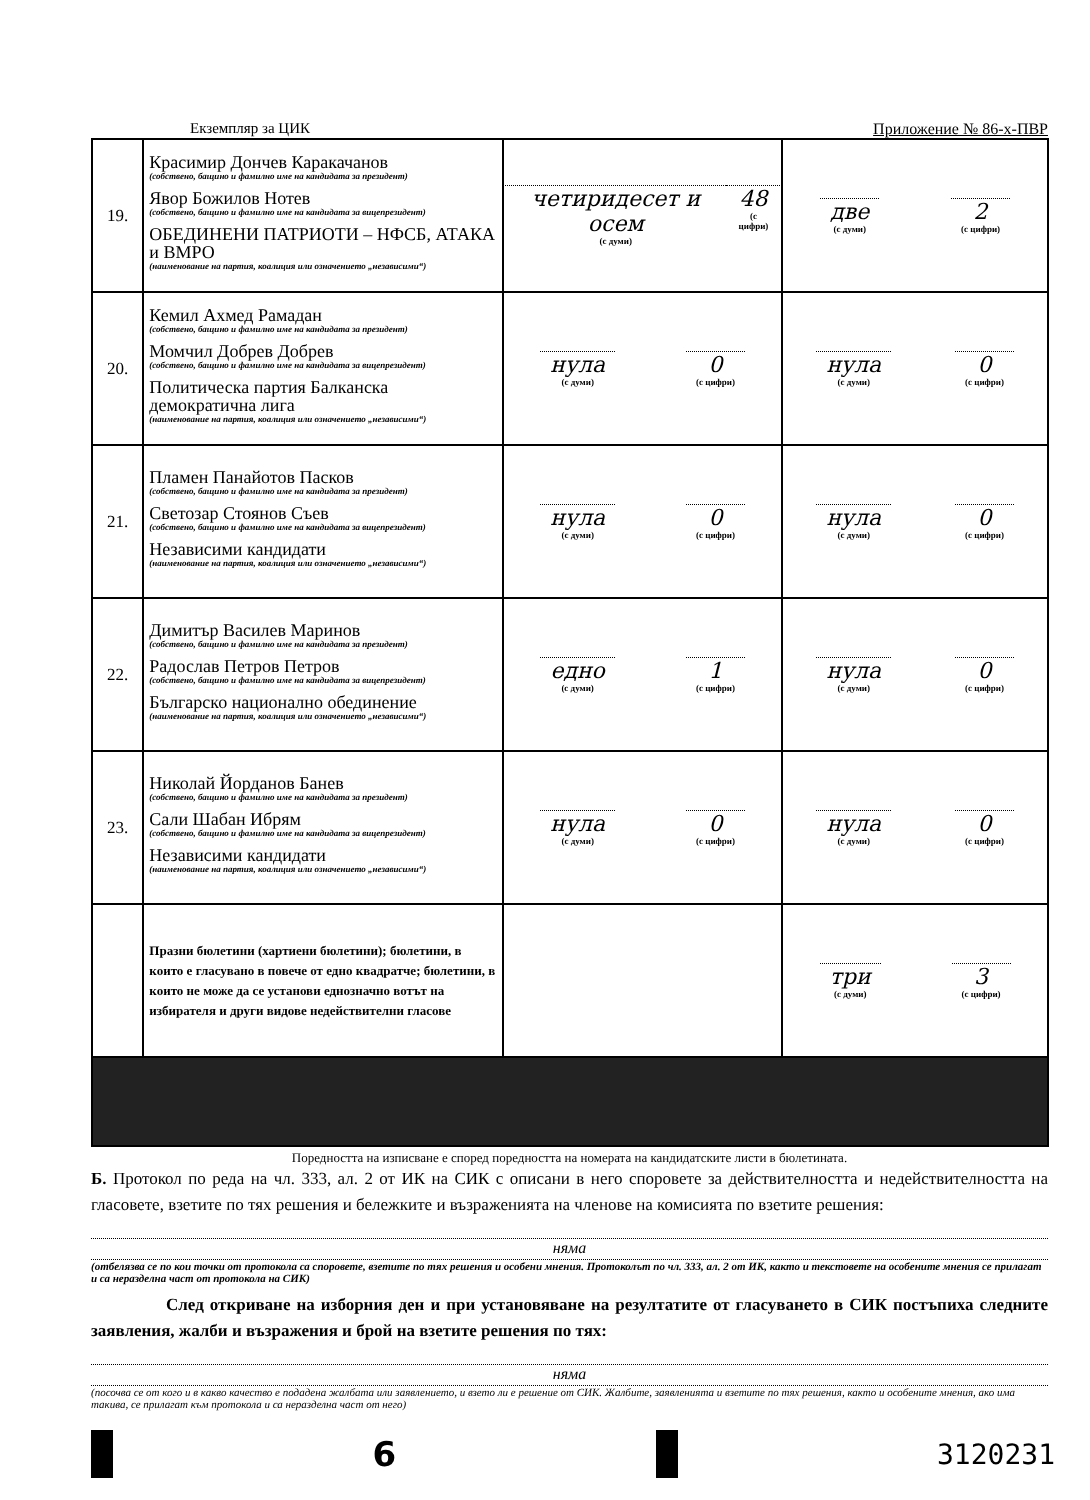Екземпляр за ЦИК Приложение № 86-х-ПВР
| 19. | Красимир Дончев Каракачанов (собствено, бащино и фамилно име на кандидата за президент) Явор Божилов Нотев (собствено, бащино и фамилно име на кандидата за вицепрезидент) ОБЕДИНЕНИ ПАТРИОТИ – НФСБ, АТАКА и ВМРО (наименование на партия, коалиция или означението „независими“) | четиридесет и осем (с думи) 48 (с цифри) | две (с думи) 2 (с цифри) |
| 20. | Кемил Ахмед Рамадан (собствено, бащино и фамилно име на кандидата за президент) Момчил Добрев Добрев (собствено, бащино и фамилно име на кандидата за вицепрезидент) Политическа партия Балканска демократична лига (наименование на партия, коалиция или означението „независими“) | нула (с думи) 0 (с цифри) | нула (с думи) 0 (с цифри) |
| 21. | Пламен Панайотов Пасков (собствено, бащино и фамилно име на кандидата за президент) Светозар Стоянов Съев (собствено, бащино и фамилно име на кандидата за вицепрезидент) Независими кандидати (наименование на партия, коалиция или означението „независими“) | нула (с думи) 0 (с цифри) | нула (с думи) 0 (с цифри) |
| 22. | Димитър Василев Маринов (собствено, бащино и фамилно име на кандидата за президент) Радослав Петров Петров (собствено, бащино и фамилно име на кандидата за вицепрезидент) Българско национално обединение (наименование на партия, коалиция или означението „независими“) | едно (с думи) 1 (с цифри) | нула (с думи) 0 (с цифри) |
| 23. | Николай Йорданов Банев (собствено, бащино и фамилно име на кандидата за президент) Сали Шабан Ибрям (собствено, бащино и фамилно име на кандидата за вицепрезидент) Независими кандидати (наименование на партия, коалиция или означението „независими“) | нула (с думи) 0 (с цифри) | нула (с думи) 0 (с цифри) |
| | Празни бюлетини (хартиени бюлетини); бюлетини, в които е гласувано в повече от едно квадратче; бюлетини, в които не може да се установи еднозначно вотът на избирателя и други видове недействителни гласове | | три (с думи) 3 (с цифри) |
Поредността на изписване е според поредността на номерата на кандидатските листи в бюлетината.
Б. Протокол по реда на чл. 333, ал. 2 от ИК на СИК с описани в него споровете за действителността и недействителността на гласовете, взетите по тях решения и бележките и възраженията на членове на комисията по взетите решения:
няма
(отбелязва се по кои точки от протокола са споровете, взетите по тях решения и особени мнения. Протоколът по чл. 333, ал. 2 от ИК, както и текстовете на особените мнения се прилагат и са неразделна част от протокола на СИК)
След откриване на изборния ден и при установяване на резултатите от гласуването в СИК постъпиха следните заявления, жалби и възражения и брой на взетите решения по тях:
няма
(посочва се от кого и в какво качество е подадена жалбата или заявлението, и взето ли е решение от СИК. Жалбите, заявленията и взетите по тях решения, както и особените мнения, ако има такива, се прилагат към протокола и са неразделна част от него)
6
3120231